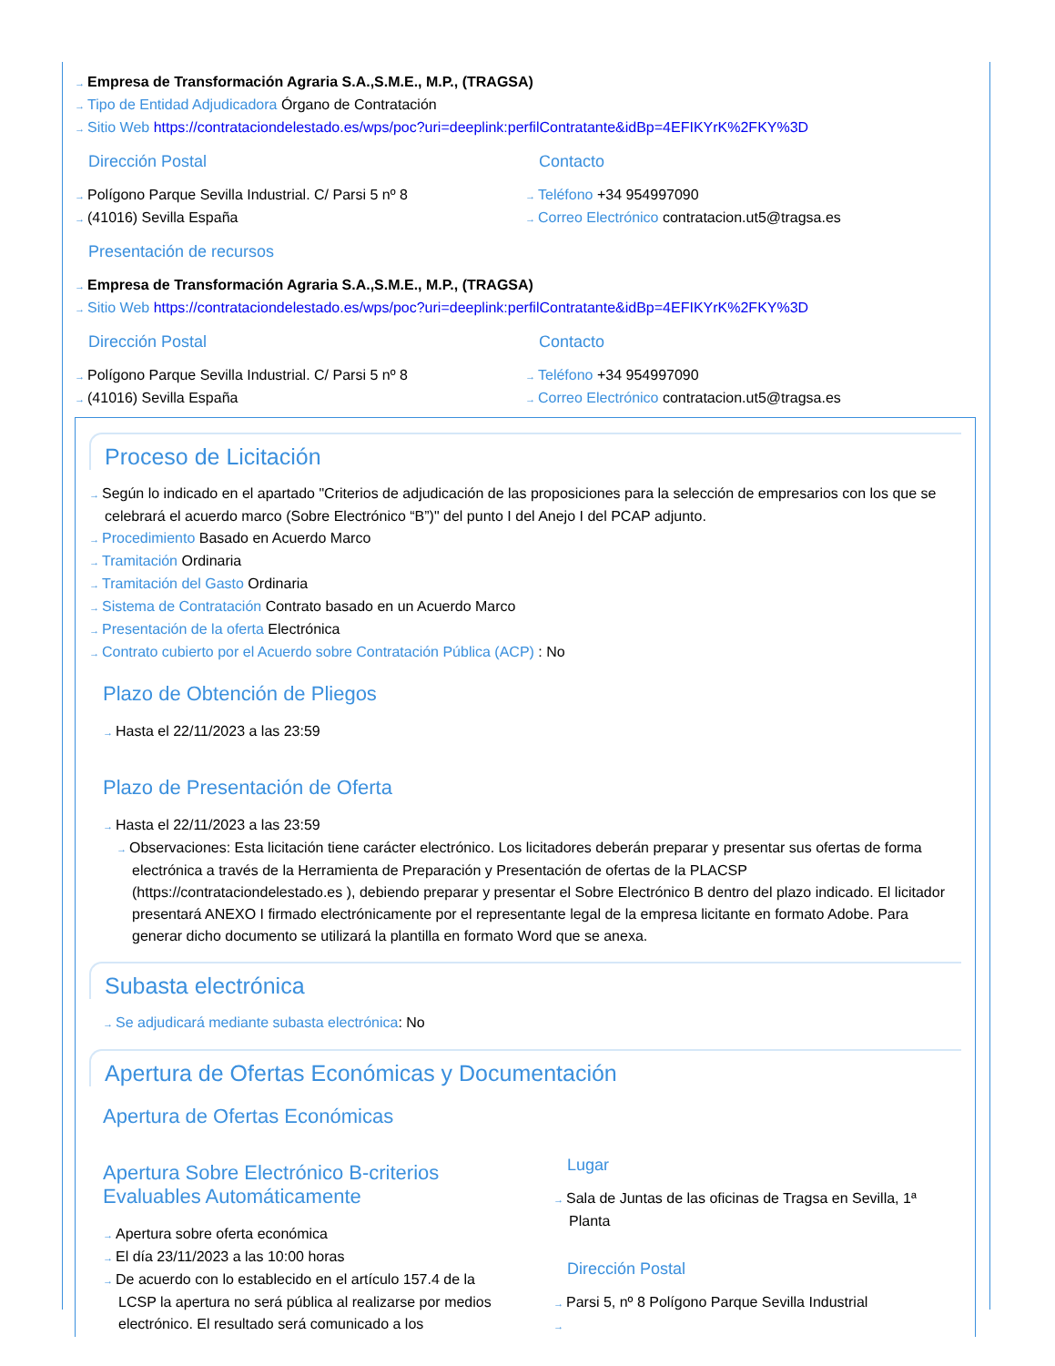→ Empresa de Transformación Agraria S.A.,S.M.E., M.P., (TRAGSA)
→ Tipo de Entidad Adjudicadora Órgano de Contratación
→ Sitio Web https://contrataciondelestado.es/wps/poc?uri=deeplink:perfilContratante&idBp=4EFIKYrK%2FKY%3D
Dirección Postal
→ Polígono Parque Sevilla Industrial. C/ Parsi 5 nº 8
→ (41016) Sevilla España
Contacto
→ Teléfono +34 954997090
→ Correo Electrónico contratacion.ut5@tragsa.es
Presentación de recursos
→ Empresa de Transformación Agraria S.A.,S.M.E., M.P., (TRAGSA)
→ Sitio Web https://contrataciondelestado.es/wps/poc?uri=deeplink:perfilContratante&idBp=4EFIKYrK%2FKY%3D
Dirección Postal
→ Polígono Parque Sevilla Industrial. C/ Parsi 5 nº 8
→ (41016) Sevilla España
Contacto
→ Teléfono +34 954997090
→ Correo Electrónico contratacion.ut5@tragsa.es
Proceso de Licitación
→ Según lo indicado en el apartado "Criterios de adjudicación de las proposiciones para la selección de empresarios con los que se celebrará el acuerdo marco (Sobre Electrónico “B”)" del punto I del Anejo I del PCAP adjunto.
→ Procedimiento Basado en Acuerdo Marco
→ Tramitación Ordinaria
→ Tramitación del Gasto Ordinaria
→ Sistema de Contratación Contrato basado en un Acuerdo Marco
→ Presentación de la oferta Electrónica
→ Contrato cubierto por el Acuerdo sobre Contratación Pública (ACP) : No
Plazo de Obtención de Pliegos
→ Hasta el 22/11/2023 a las 23:59
Plazo de Presentación de Oferta
→ Hasta el 22/11/2023 a las 23:59
→ Observaciones: Esta licitación tiene carácter electrónico. Los licitadores deberán preparar y presentar sus ofertas de forma electrónica a través de la Herramienta de Preparación y Presentación de ofertas de la PLACSP (https://contrataciondelestado.es ), debiendo preparar y presentar el Sobre Electrónico B dentro del plazo indicado. El licitador presentará ANEXO I firmado electrónicamente por el representante legal de la empresa licitante en formato Adobe. Para generar dicho documento se utilizará la plantilla en formato Word que se anexa.
Subasta electrónica
→ Se adjudicará mediante subasta electrónica: No
Apertura de Ofertas Económicas y Documentación
Apertura de Ofertas Económicas
Apertura Sobre Electrónico B-criterios Evaluables Automáticamente
→ Apertura sobre oferta económica
→ El día 23/11/2023 a las 10:00 horas
→ De acuerdo con lo establecido en el artículo 157.4 de la LCSP la apertura no será pública al realizarse por medios electrónico. El resultado será comunicado a los
Lugar
→ Sala de Juntas de las oficinas de Tragsa en Sevilla, 1ª Planta
Dirección Postal
→ Parsi 5, nº 8 Polígono Parque Sevilla Industrial
→